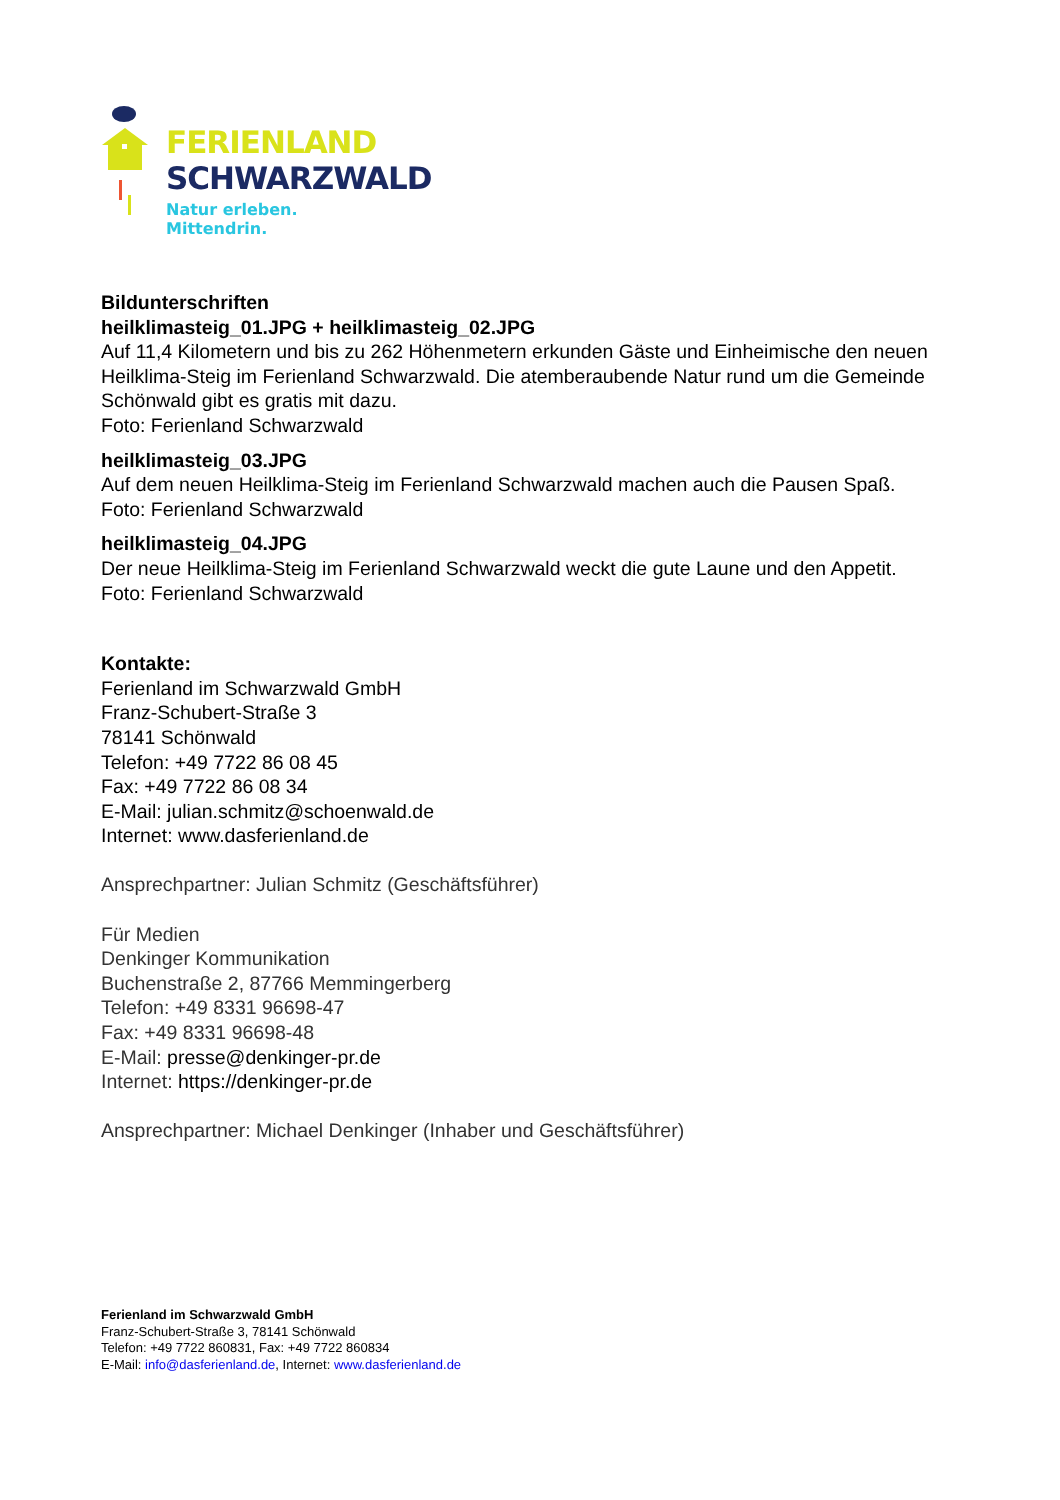FERIENLAND
SCHWARZWALD
Natur erleben. Mittendrin.
Bildunterschriften
heilklimasteig_01.JPG + heilklimasteig_02.JPG
Auf 11,4 Kilometern und bis zu 262 Höhenmetern erkunden Gäste und Einheimische den neuen Heilklima-Steig im Ferienland Schwarzwald. Die atemberaubende Natur rund um die Gemeinde Schönwald gibt es gratis mit dazu.
Foto: Ferienland Schwarzwald
heilklimasteig_03.JPG
Auf dem neuen Heilklima-Steig im Ferienland Schwarzwald machen auch die Pausen Spaß. Foto: Ferienland Schwarzwald
heilklimasteig_04.JPG
Der neue Heilklima-Steig im Ferienland Schwarzwald weckt die gute Laune und den Appetit. Foto: Ferienland Schwarzwald
Kontakte:
Ferienland im Schwarzwald GmbH
Franz-Schubert-Straße 3
78141 Schönwald
Telefon: +49 7722 86 08 45
Fax: +49 7722 86 08 34
E-Mail: julian.schmitz@schoenwald.de
Internet: www.dasferienland.de
Ansprechpartner: Julian Schmitz (Geschäftsführer)
Für Medien
Denkinger Kommunikation
Buchenstraße 2, 87766 Memmingerberg
Telefon: +49 8331 96698-47
Fax: +49 8331 96698-48
E-Mail: presse@denkinger-pr.de
Internet: https://denkinger-pr.de
Ansprechpartner: Michael Denkinger (Inhaber und Geschäftsführer)
Ferienland im Schwarzwald GmbH
Franz-Schubert-Straße 3, 78141 Schönwald
Telefon: +49 7722 860831, Fax: +49 7722 860834
E-Mail: info@dasferienland.de, Internet: www.dasferienland.de